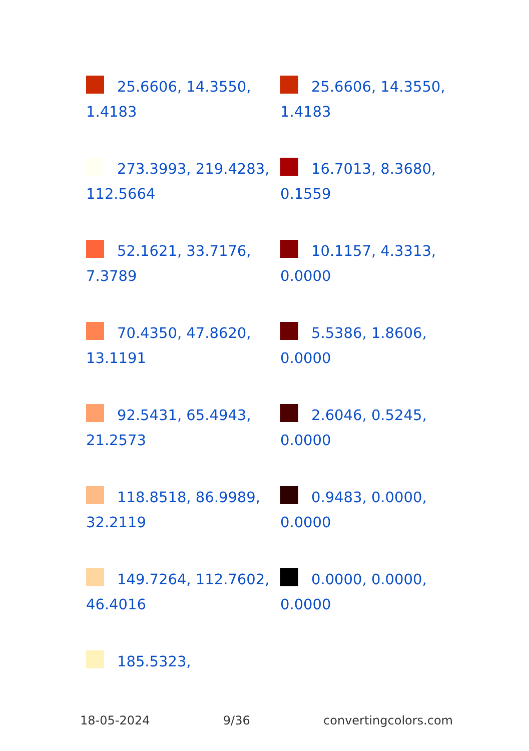25.6606, 14.3550, 1.4183
25.6606, 14.3550, 1.4183
273.3993, 219.4283, 112.5664
16.7013, 8.3680, 0.1559
52.1621, 33.7176, 7.3789
10.1157, 4.3313, 0.0000
70.4350, 47.8620, 13.1191
5.5386, 1.8606, 0.0000
92.5431, 65.4943, 21.2573
2.6046, 0.5245, 0.0000
118.8518, 86.9989, 32.2119
0.9483, 0.0000, 0.0000
149.7264, 112.7602, 46.4016
0.0000, 0.0000, 0.0000
185.5323,
18-05-2024 9/36 convertingcolors.com